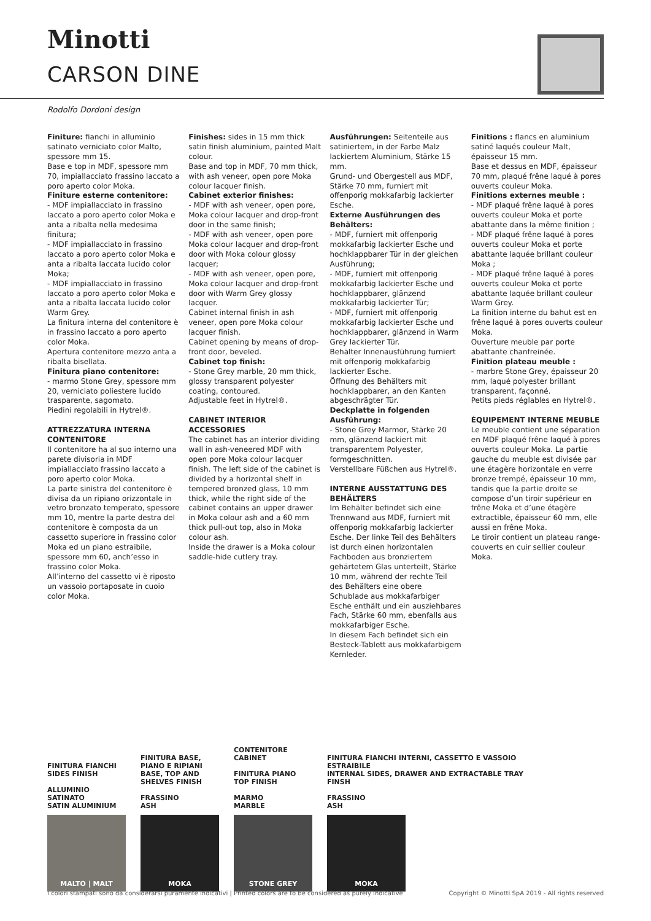Minotti
CARSON DINE
Rodolfo Dordoni design
Finiture: fianchi in alluminio satinato verniciato color Malto, spessore mm 15.
Base e top in MDF, spessore mm 70, impiallacciato frassino laccato a poro aperto color Moka.
Finiture esterne contenitore:
- MDF impiallacciato in frassino laccato a poro aperto color Moka e anta a ribalta nella medesima finitura;
- MDF impiallacciato in frassino laccato a poro aperto color Moka e anta a ribalta laccata lucido color Moka;
- MDF impiallacciato in frassino laccato a poro aperto color Moka e anta a ribalta laccata lucido color Warm Grey.
La finitura interna del contenitore è in frassino laccato a poro aperto color Moka.
Apertura contenitore mezzo anta a ribalta bisellata.
Finitura piano contenitore:
- marmo Stone Grey, spessore mm 20, verniciato poliestere lucido trasparente, sagomato.
Piedini regolabili in Hytrel®.
ATTREZZATURA INTERNA CONTENITORE
Il contenitore ha al suo interno una parete divisoria in MDF impiallacciato frassino laccato a poro aperto color Moka.
La parte sinistra del contenitore è divisa da un ripiano orizzontale in vetro bronzato temperato, spessore mm 10, mentre la parte destra del contenitore è composta da un cassetto superiore in frassino color Moka ed un piano estraibile, spessore mm 60, anch’esso in frassino color Moka.
All’interno del cassetto vi è riposto un vassoio portaposate in cuoio color Moka.
Finishes: sides in 15 mm thick satin finish aluminium, painted Malt colour.
Base and top in MDF, 70 mm thick, with ash veneer, open pore Moka colour lacquer finish.
Cabinet exterior finishes:
- MDF with ash veneer, open pore, Moka colour lacquer and drop-front door in the same finish;
- MDF with ash veneer, open pore Moka colour lacquer and drop-front door with Moka colour glossy lacquer;
- MDF with ash veneer, open pore, Moka colour lacquer and drop-front door with Warm Grey glossy lacquer.
Cabinet internal finish in ash veneer, open pore Moka colour lacquer finish.
Cabinet opening by means of drop-front door, beveled.
Cabinet top finish:
- Stone Grey marble, 20 mm thick, glossy transparent polyester coating, contoured.
Adjustable feet in Hytrel®.
CABINET INTERIOR ACCESSORIES
The cabinet has an interior dividing wall in ash-veneered MDF with open pore Moka colour lacquer finish. The left side of the cabinet is divided by a horizontal shelf in tempered bronzed glass, 10 mm thick, while the right side of the cabinet contains an upper drawer in Moka colour ash and a 60 mm thick pull-out top, also in Moka colour ash.
Inside the drawer is a Moka colour saddle-hide cutlery tray.
Ausführungen: Seitenteile aus satiniertem, in der Farbe Malz lackiertem Aluminium, Stärke 15 mm.
Grund- und Obergestell aus MDF, Stärke 70 mm, furniert mit offenporig mokkafarbig lackierter Esche.
Externe Ausführungen des Behälters:
- MDF, furniert mit offenporig mokkafarbig lackierter Esche und hochklappbarer Tür in der gleichen Ausführung;
- MDF, furniert mit offenporig mokkafarbig lackierter Esche und hochklappbarer, glänzend mokkafarbig lackierter Tür;
- MDF, furniert mit offenporig mokkafarbig lackierter Esche und hochklappbarer, glänzend in Warm Grey lackierter Tür.
Behälter Innenausführung furniert mit offenporig mokkafarbig lackierter Esche.
Öffnung des Behälters mit hochklappbarer, an den Kanten abgeschrägter Tür.
Deckplatte in folgenden Ausführung:
- Stone Grey Marmor, Stärke 20 mm, glänzend lackiert mit transparentem Polyester, formgeschnitten.
Verstellbare Füßchen aus Hytrel®.
INTERNE AUSSTATTUNG DES BEHÄLTERS
Im Behälter befindet sich eine Trennwand aus MDF, furniert mit offenporig mokkafarbig lackierter Esche. Der linke Teil des Behälters ist durch einen horizontalen Fachboden aus bronziertem gehärtetem Glas unterteilt, Stärke 10 mm, während der rechte Teil des Behälters eine obere Schublade aus mokkafarbiger Esche enthält und ein ausziehbares Fach, Stärke 60 mm, ebenfalls aus mokkafarbiger Esche.
In diesem Fach befindet sich ein Besteck-Tablett aus mokkafarbigem Kernleder.
Finitions : flancs en aluminium satiné laqués couleur Malt, épaisseur 15 mm.
Base et dessus en MDF, épaisseur 70 mm, plaqué frêne laqué à pores ouverts couleur Moka.
Finitions externes meuble :
- MDF plaqué frêne laqué à pores ouverts couleur Moka et porte abattante dans la même finition ;
- MDF plaqué frêne laqué à pores ouverts couleur Moka et porte abattante laquée brillant couleur Moka ;
- MDF plaqué frêne laqué à pores ouverts couleur Moka et porte abattante laquée brillant couleur Warm Grey.
La finition interne du bahut est en frêne laqué à pores ouverts couleur Moka.
Ouverture meuble par porte abattante chanfreinée.
Finition plateau meuble :
- marbre Stone Grey, épaisseur 20 mm, laqué polyester brillant transparent, façonné.
Petits pieds réglables en Hytrel®.
ÉQUIPEMENT INTERNE MEUBLE
Le meuble contient une séparation en MDF plaqué frêne laqué à pores ouverts couleur Moka. La partie gauche du meuble est divisée par une étagère horizontale en verre bronze trempé, épaisseur 10 mm, tandis que la partie droite se compose d’un tiroir supérieur en frêne Moka et d’une étagère extractible, épaisseur 60 mm, elle aussi en frêne Moka.
Le tiroir contient un plateau range-couverts en cuir sellier couleur Moka.
FINITURA FIANCHI
SIDES FINISH
ALLUMINIO SATINATO
SATIN ALUMINIUM
MALTO | MALT
FINITURA BASE, PIANO E RIPIANI
BASE, TOP AND SHELVES FINISH
FRASSINO
ASH
MOKA
CONTENITORE
CABINET
FINITURA PIANO
TOP FINISH
MARMO
MARBLE
STONE GREY
FINITURA FIANCHI INTERNI, CASSETTO E VASSOIO ESTRAIBILE
INTERNAL SIDES, DRAWER AND EXTRACTABLE TRAY FINSH
FRASSINO
ASH
MOKA
I colori stampati sono da considerarsi puramente indicativi | Printed colors are to be considered as purely indicative Copyright © Minotti SpA 2019 - All rights reserved